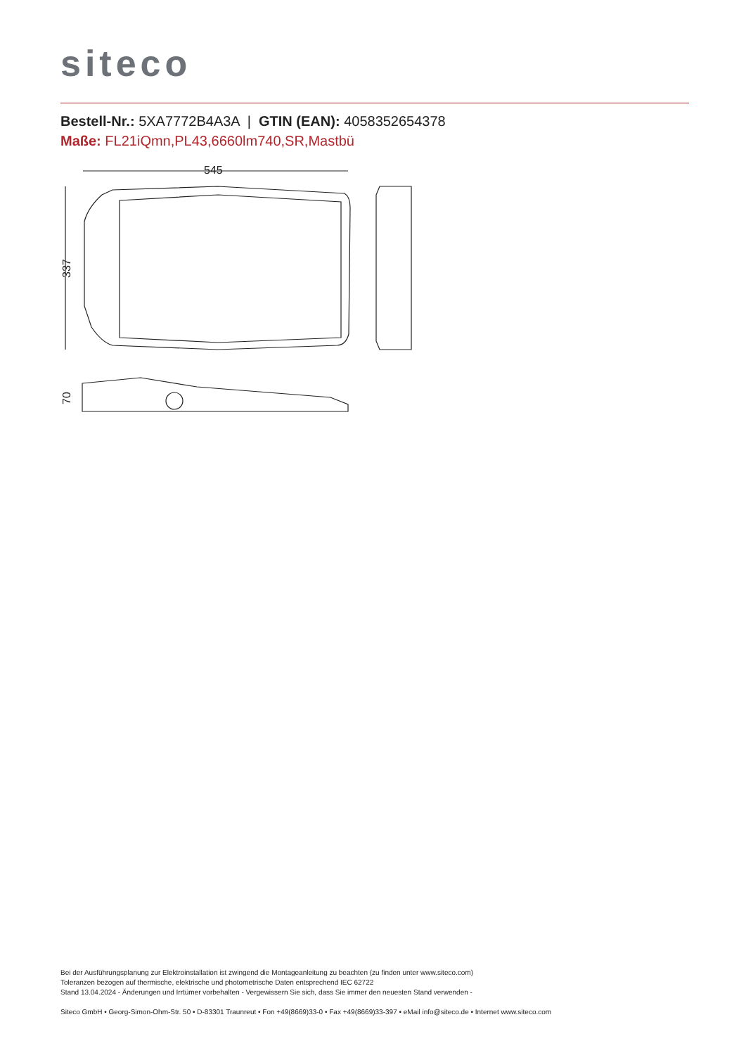siteco
Bestell-Nr.: 5XA7772B4A3A | GTIN (EAN): 4058352654378
Maße: FL21iQmn,PL43,6660lm740,SR,Mastbü
545
337
70
Bei der Ausführungsplanung zur Elektroinstallation ist zwingend die Montageanleitung zu beachten (zu finden unter www.siteco.com)
Toleranzen bezogen auf thermische, elektrische und photometrische Daten entsprechend IEC 62722
Stand 13.04.2024 - Änderungen und Irrtümer vorbehalten - Vergewissern Sie sich, dass Sie immer den neuesten Stand verwenden -
Siteco GmbH • Georg-Simon-Ohm-Str. 50 • D-83301 Traunreut • Fon +49(8669)33-0 • Fax +49(8669)33-397 • eMail info@siteco.de • Internet www.siteco.com